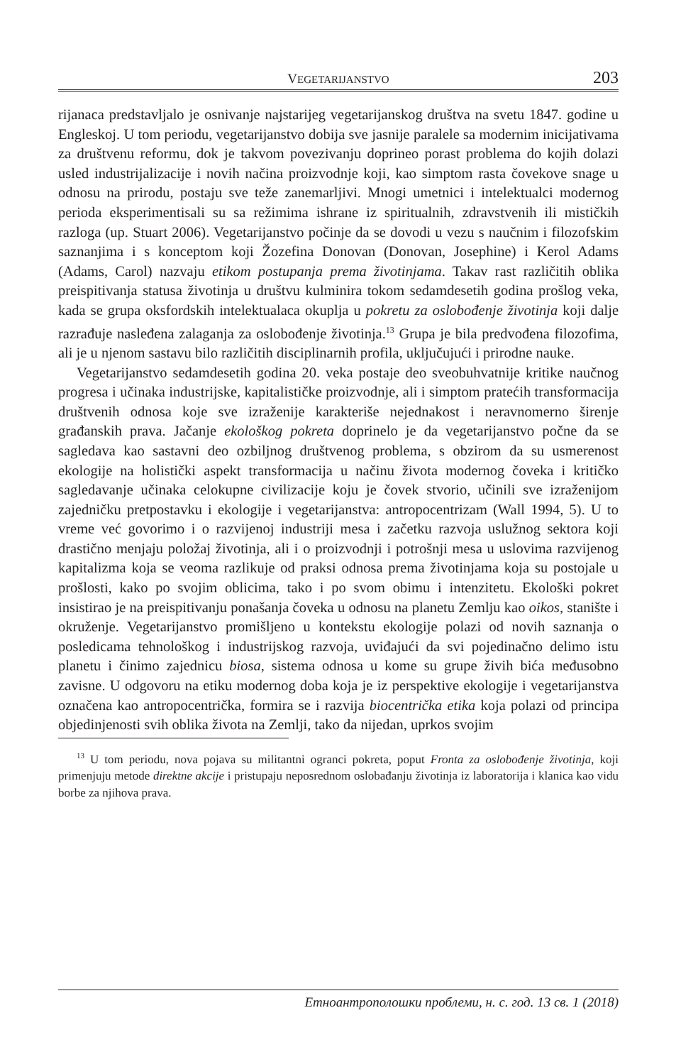VEGETARIJANSTVO
203
rijanaca predstavljalo je osnivanje najstarijeg vegetarijanskog društva na svetu 1847. godine u Engleskoj. U tom periodu, vegetarijanstvo dobija sve jasnije paralele sa modernim inicijativama za društvenu reformu, dok je takvom povezivanju doprineo porast problema do kojih dolazi usled industrijalizacije i novih načina proizvodnje koji, kao simptom rasta čovekove snage u odnosu na prirodu, postaju sve teže zanemarljivi. Mnogi umetnici i intelektualci modernog perioda eksperimentisali su sa režimima ishrane iz spiritualnih, zdravstvenih ili mističkih razloga (up. Stuart 2006). Vegetarijanstvo počinje da se dovodi u vezu s naučnim i filozofskim saznanjima i s konceptom koji Žozefina Donovan (Donovan, Josephine) i Kerol Adams (Adams, Carol) nazvaju etikom postupanja prema životinjama. Takav rast različitih oblika preispitivanja statusa životinja u društvu kulminira tokom sedamdesetih godina prošlog veka, kada se grupa oksfordskih intelektualaca okuplja u pokretu za oslobođenje životinja koji dalje razrađuje nasleđena zalaganja za oslobođenje životinja.<sup>13</sup> Grupa je bila predvođena filozofima, ali je u njenom sastavu bilo različitih disciplinarnih profila, uključujući i prirodne nauke.
Vegetarijanstvo sedamdesetih godina 20. veka postaje deo sveobuhvatnije kritike naučnog progresa i učinaka industrijske, kapitalističke proizvodnje, ali i simptom pratećih transformacija društvenih odnosa koje sve izraženije karakteriše nejednakost i neravnomerno širenje građanskih prava. Jačanje ekološkog pokreta doprinelo je da vegetarijanstvo počne da se sagledava kao sastavni deo ozbiljnog društvenog problema, s obzirom da su usmerenost ekologije na holistički aspekt transformacija u načinu života modernog čoveka i kritičko sagledavanje učinaka celokupne civilizacije koju je čovek stvorio, učinili sve izraženijom zajedničku pretpostavku i ekologije i vegetarijanstva: antropocentrizam (Wall 1994, 5). U to vreme već govorimo i o razvijenoj industriji mesa i začetku razvoja uslužnog sektora koji drastično menjaju položaj životinja, ali i o proizvodnji i potrošnji mesa u uslovima razvijenog kapitalizma koja se veoma razlikuje od praksi odnosa prema životinjama koja su postojale u prošlosti, kako po svojim oblicima, tako i po svom obimu i intenzitetu. Ekološki pokret insistirao je na preispitivanju ponašanja čoveka u odnosu na planetu Zemlju kao oikos, stanište i okruženje. Vegetarijanstvo promišljeno u kontekstu ekologije polazi od novih saznanja o posledicama tehnološkog i industrijskog razvoja, uviđajući da svi pojedinačno delimo istu planetu i činimo zajednicu biosa, sistema odnosa u kome su grupe živih bića međusobno zavisne. U odgovoru na etiku modernog doba koja je iz perspektive ekologije i vegetarijanstva označena kao antropocentrička, formira se i razvija biocentrička etika koja polazi od principa objedinjenosti svih oblika života na Zemlji, tako da nijedan, uprkos svojim
<sup>13</sup> U tom periodu, nova pojava su militantni ogranci pokreta, poput Fronta za oslobođenje životinja, koji primenjuju metode direktne akcije i pristupaju neposrednom oslobađanju životinja iz laboratorija i klanica kao vidu borbe za njihova prava.
Етноантрополошки проблеми, н. с. год. 13 св. 1 (2018)